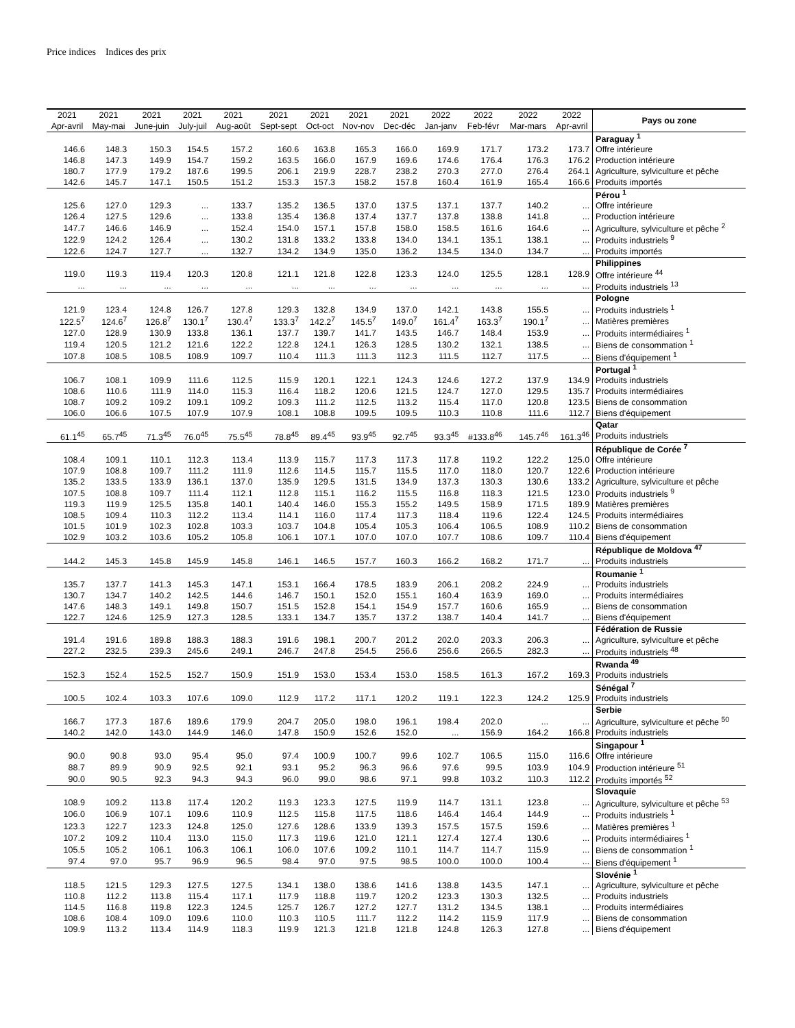Price indices Indices des prix
| 2021 | 2021 | 2021 | 2021 | 2021 | 2021 | 2021 | 2021 | 2021 | 2022 | 2022 | 2022 | 2022 | Pays ou zone |
| --- | --- | --- | --- | --- | --- | --- | --- | --- | --- | --- | --- | --- | --- |
| Apr-avril | May-mai | June-juin | July-juil | Aug-août | Sept-sept | Oct-oct | Nov-nov | Dec-déc | Jan-janv | Feb-févr | Mar-mars | Apr-avril | |
| | | | | | | | | | | | | | Paraguay <sup>1</sup> |
| 146.6 | 148.3 | 150.3 | 154.5 | 157.2 | 160.6 | 163.8 | 165.3 | 166.0 | 169.9 | 171.7 | 173.2 | 173.7 | Offre intérieure |
| 146.8 | 147.3 | 149.9 | 154.7 | 159.2 | 163.5 | 166.0 | 167.9 | 169.6 | 174.6 | 176.4 | 176.3 | 176.2 | Production intérieure |
| 180.7 | 177.9 | 179.2 | 187.6 | 199.5 | 206.1 | 219.9 | 228.7 | 238.2 | 270.3 | 277.0 | 276.4 | 264.1 | Agriculture, sylviculture et pêche |
| 142.6 | 145.7 | 147.1 | 150.5 | 151.2 | 153.3 | 157.3 | 158.2 | 157.8 | 160.4 | 161.9 | 165.4 | 166.6 | Produits importés |
| | | | | | | | | | | | | | Pérou <sup>1</sup> |
| 125.6 | 127.0 | 129.3 | ... | 133.7 | 135.2 | 136.5 | 137.0 | 137.5 | 137.1 | 137.7 | 140.2 | ... | Offre intérieure |
| 126.4 | 127.5 | 129.6 | ... | 133.8 | 135.4 | 136.8 | 137.4 | 137.7 | 137.8 | 138.8 | 141.8 | ... | Production intérieure |
| 147.7 | 146.6 | 146.9 | ... | 152.4 | 154.0 | 157.1 | 157.8 | 158.0 | 158.5 | 161.6 | 164.6 | ... | Agriculture, sylviculture et pêche <sup>2</sup> |
| 122.9 | 124.2 | 126.4 | ... | 130.2 | 131.8 | 133.2 | 133.8 | 134.0 | 134.1 | 135.1 | 138.1 | ... | Produits industriels <sup>9</sup> |
| 122.6 | 124.7 | 127.7 | ... | 132.7 | 134.2 | 134.9 | 135.0 | 136.2 | 134.5 | 134.0 | 134.7 | ... | Produits importés |
| | | | | | | | | | | | | | Philippines |
| 119.0 | 119.3 | 119.4 | 120.3 | 120.8 | 121.1 | 121.8 | 122.8 | 123.3 | 124.0 | 125.5 | 128.1 | 128.9 | Offre intérieure <sup>44</sup> |
| ... | ... | ... | ... | ... | ... | ... | ... | ... | ... | ... | ... | ... | Produits industriels <sup>13</sup> |
| | | | | | | | | | | | | | Pologne |
| 121.9 | 123.4 | 124.8 | 126.7 | 127.8 | 129.3 | 132.8 | 134.9 | 137.0 | 142.1 | 143.8 | 155.5 | ... | Produits industriels <sup>1</sup> |
| 122.5<sup>7</sup> | 124.6<sup>7</sup> | 126.8<sup>7</sup> | 130.1<sup>7</sup> | 130.4<sup>7</sup> | 133.3<sup>7</sup> | 142.2<sup>7</sup> | 145.5<sup>7</sup> | 149.0<sup>7</sup> | 161.4<sup>7</sup> | 163.3<sup>7</sup> | 190.1<sup>7</sup> | ... | Matières premières |
| 127.0 | 128.9 | 130.9 | 133.8 | 136.1 | 137.7 | 139.7 | 141.7 | 143.5 | 146.7 | 148.4 | 153.9 | ... | Produits intermédiaires <sup>1</sup> |
| 119.4 | 120.5 | 121.2 | 121.6 | 122.2 | 122.8 | 124.1 | 126.3 | 128.5 | 130.2 | 132.1 | 138.5 | ... | Biens de consommation <sup>1</sup> |
| 107.8 | 108.5 | 108.5 | 108.9 | 109.7 | 110.4 | 111.3 | 111.3 | 112.3 | 111.5 | 112.7 | 117.5 | ... | Biens d'équipement <sup>1</sup> |
| | | | | | | | | | | | | | Portugal <sup>1</sup> |
| 106.7 | 108.1 | 109.9 | 111.6 | 112.5 | 115.9 | 120.1 | 122.1 | 124.3 | 124.6 | 127.2 | 137.9 | 134.9 | Produits industriels |
| 108.6 | 110.6 | 111.9 | 114.0 | 115.3 | 116.4 | 118.2 | 120.6 | 121.5 | 124.7 | 127.0 | 129.5 | 135.7 | Produits intermédiaires |
| 108.7 | 109.2 | 109.2 | 109.1 | 109.2 | 109.3 | 111.2 | 112.5 | 113.2 | 115.4 | 117.0 | 120.8 | 123.5 | Biens de consommation |
| 106.0 | 106.6 | 107.5 | 107.9 | 107.9 | 108.1 | 108.8 | 109.5 | 109.5 | 110.3 | 110.8 | 111.6 | 112.7 | Biens d'équipement |
| | | | | | | | | | | | | | Qatar |
| 61.1<sup>45</sup> | 65.7<sup>45</sup> | 71.3<sup>45</sup> | 76.0<sup>45</sup> | 75.5<sup>45</sup> | 78.8<sup>45</sup> | 89.4<sup>45</sup> | 93.9<sup>45</sup> | 92.7<sup>45</sup> | 93.3<sup>45</sup> | #133.8<sup>46</sup> | 145.7<sup>46</sup> | 161.3<sup>46</sup> | Produits industriels |
| | | | | | | | | | | | | | République de Corée <sup>7</sup> |
| 108.4 | 109.1 | 110.1 | 112.3 | 113.4 | 113.9 | 115.7 | 117.3 | 117.3 | 117.8 | 119.2 | 122.2 | 125.0 | Offre intérieure |
| 107.9 | 108.8 | 109.7 | 111.2 | 111.9 | 112.6 | 114.5 | 115.7 | 115.5 | 117.0 | 118.0 | 120.7 | 122.6 | Production intérieure |
| 135.2 | 133.5 | 133.9 | 136.1 | 137.0 | 135.9 | 129.5 | 131.5 | 134.9 | 137.3 | 130.3 | 130.6 | 133.2 | Agriculture, sylviculture et pêche |
| 107.5 | 108.8 | 109.7 | 111.4 | 112.1 | 112.8 | 115.1 | 116.2 | 115.5 | 116.8 | 118.3 | 121.5 | 123.0 | Produits industriels <sup>9</sup> |
| 119.3 | 119.9 | 125.5 | 135.8 | 140.1 | 140.4 | 146.0 | 155.3 | 155.2 | 149.5 | 158.9 | 171.5 | 189.9 | Matières premières |
| 108.5 | 109.4 | 110.3 | 112.2 | 113.4 | 114.1 | 116.0 | 117.4 | 117.3 | 118.4 | 119.6 | 122.4 | 124.5 | Produits intermédiaires |
| 101.5 | 101.9 | 102.3 | 102.8 | 103.3 | 103.7 | 104.8 | 105.4 | 105.3 | 106.4 | 106.5 | 108.9 | 110.2 | Biens de consommation |
| 102.9 | 103.2 | 103.6 | 105.2 | 105.8 | 106.1 | 107.1 | 107.0 | 107.0 | 107.7 | 108.6 | 109.7 | 110.4 | Biens d'équipement |
| | | | | | | | | | | | | | République de Moldova <sup>47</sup> |
| 144.2 | 145.3 | 145.8 | 145.9 | 145.8 | 146.1 | 146.5 | 157.7 | 160.3 | 166.2 | 168.2 | 171.7 | ... | Produits industriels |
| | | | | | | | | | | | | | Roumanie <sup>1</sup> |
| 135.7 | 137.7 | 141.3 | 145.3 | 147.1 | 153.1 | 166.4 | 178.5 | 183.9 | 206.1 | 208.2 | 224.9 | ... | Produits industriels |
| 130.7 | 134.7 | 140.2 | 142.5 | 144.6 | 146.7 | 150.1 | 152.0 | 155.1 | 160.4 | 163.9 | 169.0 | ... | Produits intermédiaires |
| 147.6 | 148.3 | 149.1 | 149.8 | 150.7 | 151.5 | 152.8 | 154.1 | 154.9 | 157.7 | 160.6 | 165.9 | ... | Biens de consommation |
| 122.7 | 124.6 | 125.9 | 127.3 | 128.5 | 133.1 | 134.7 | 135.7 | 137.2 | 138.7 | 140.4 | 141.7 | ... | Biens d'équipement |
| | | | | | | | | | | | | | Fédération de Russie |
| 191.4 | 191.6 | 189.8 | 188.3 | 188.3 | 191.6 | 198.1 | 200.7 | 201.2 | 202.0 | 203.3 | 206.3 | ... | Agriculture, sylviculture et pêche |
| 227.2 | 232.5 | 239.3 | 245.6 | 249.1 | 246.7 | 247.8 | 254.5 | 256.6 | 256.6 | 266.5 | 282.3 | ... | Produits industriels <sup>48</sup> |
| | | | | | | | | | | | | | Rwanda <sup>49</sup> |
| 152.3 | 152.4 | 152.5 | 152.7 | 150.9 | 151.9 | 153.0 | 153.4 | 153.0 | 158.5 | 161.3 | 167.2 | 169.3 | Produits industriels |
| | | | | | | | | | | | | | Sénégal <sup>7</sup> |
| 100.5 | 102.4 | 103.3 | 107.6 | 109.0 | 112.9 | 117.2 | 117.1 | 120.2 | 119.1 | 122.3 | 124.2 | 125.9 | Produits industriels |
| | | | | | | | | | | | | | Serbie |
| 166.7 | 177.3 | 187.6 | 189.6 | 179.9 | 204.7 | 205.0 | 198.0 | 196.1 | 198.4 | 202.0 | ... | ... | Agriculture, sylviculture et pêche <sup>50</sup> |
| 140.2 | 142.0 | 143.0 | 144.9 | 146.0 | 147.8 | 150.9 | 152.6 | 152.0 | ... | 156.9 | 164.2 | 166.8 | Produits industriels |
| | | | | | | | | | | | | | Singapour <sup>1</sup> |
| 90.0 | 90.8 | 93.0 | 95.4 | 95.0 | 97.4 | 100.9 | 100.7 | 99.6 | 102.7 | 106.5 | 115.0 | 116.6 | Offre intérieure |
| 88.7 | 89.9 | 90.9 | 92.5 | 92.1 | 93.1 | 95.2 | 96.3 | 96.6 | 97.6 | 99.5 | 103.9 | 104.9 | Production intérieure <sup>51</sup> |
| 90.0 | 90.5 | 92.3 | 94.3 | 94.3 | 96.0 | 99.0 | 98.6 | 97.1 | 99.8 | 103.2 | 110.3 | 112.2 | Produits importés <sup>52</sup> |
| | | | | | | | | | | | | | Slovaquie |
| 108.9 | 109.2 | 113.8 | 117.4 | 120.2 | 119.3 | 123.3 | 127.5 | 119.9 | 114.7 | 131.1 | 123.8 | ... | Agriculture, sylviculture et pêche <sup>53</sup> |
| 106.0 | 106.9 | 107.1 | 109.6 | 110.9 | 112.5 | 115.8 | 117.5 | 118.6 | 146.4 | 146.4 | 144.9 | ... | Produits industriels <sup>1</sup> |
| 123.3 | 122.7 | 123.3 | 124.8 | 125.0 | 127.6 | 128.6 | 133.9 | 139.3 | 157.5 | 157.5 | 159.6 | ... | Matières premières <sup>1</sup> |
| 107.2 | 109.2 | 110.4 | 113.0 | 115.0 | 117.3 | 119.6 | 121.0 | 121.1 | 127.4 | 127.4 | 130.6 | ... | Produits intermédiaires <sup>1</sup> |
| 105.5 | 105.2 | 106.1 | 106.3 | 106.1 | 106.0 | 107.6 | 109.2 | 110.1 | 114.7 | 114.7 | 115.9 | ... | Biens de consommation <sup>1</sup> |
| 97.4 | 97.0 | 95.7 | 96.9 | 96.5 | 98.4 | 97.0 | 97.5 | 98.5 | 100.0 | 100.0 | 100.4 | ... | Biens d'équipement <sup>1</sup> |
| | | | | | | | | | | | | | Slovénie <sup>1</sup> |
| 118.5 | 121.5 | 129.3 | 127.5 | 127.5 | 134.1 | 138.0 | 138.6 | 141.6 | 138.8 | 143.5 | 147.1 | ... | Agriculture, sylviculture et pêche |
| 110.8 | 112.2 | 113.8 | 115.4 | 117.1 | 117.9 | 118.8 | 119.7 | 120.2 | 123.3 | 130.3 | 132.5 | ... | Produits industriels |
| 114.5 | 116.8 | 119.8 | 122.3 | 124.5 | 125.7 | 126.7 | 127.2 | 127.7 | 131.2 | 134.5 | 138.1 | ... | Produits intermédiaires |
| 108.6 | 108.4 | 109.0 | 109.6 | 110.0 | 110.3 | 110.5 | 111.7 | 112.2 | 114.2 | 115.9 | 117.9 | ... | Biens de consommation |
| 109.9 | 113.2 | 113.4 | 114.9 | 118.3 | 119.9 | 121.3 | 121.8 | 121.8 | 124.8 | 126.3 | 127.8 | ... | Biens d'équipement |